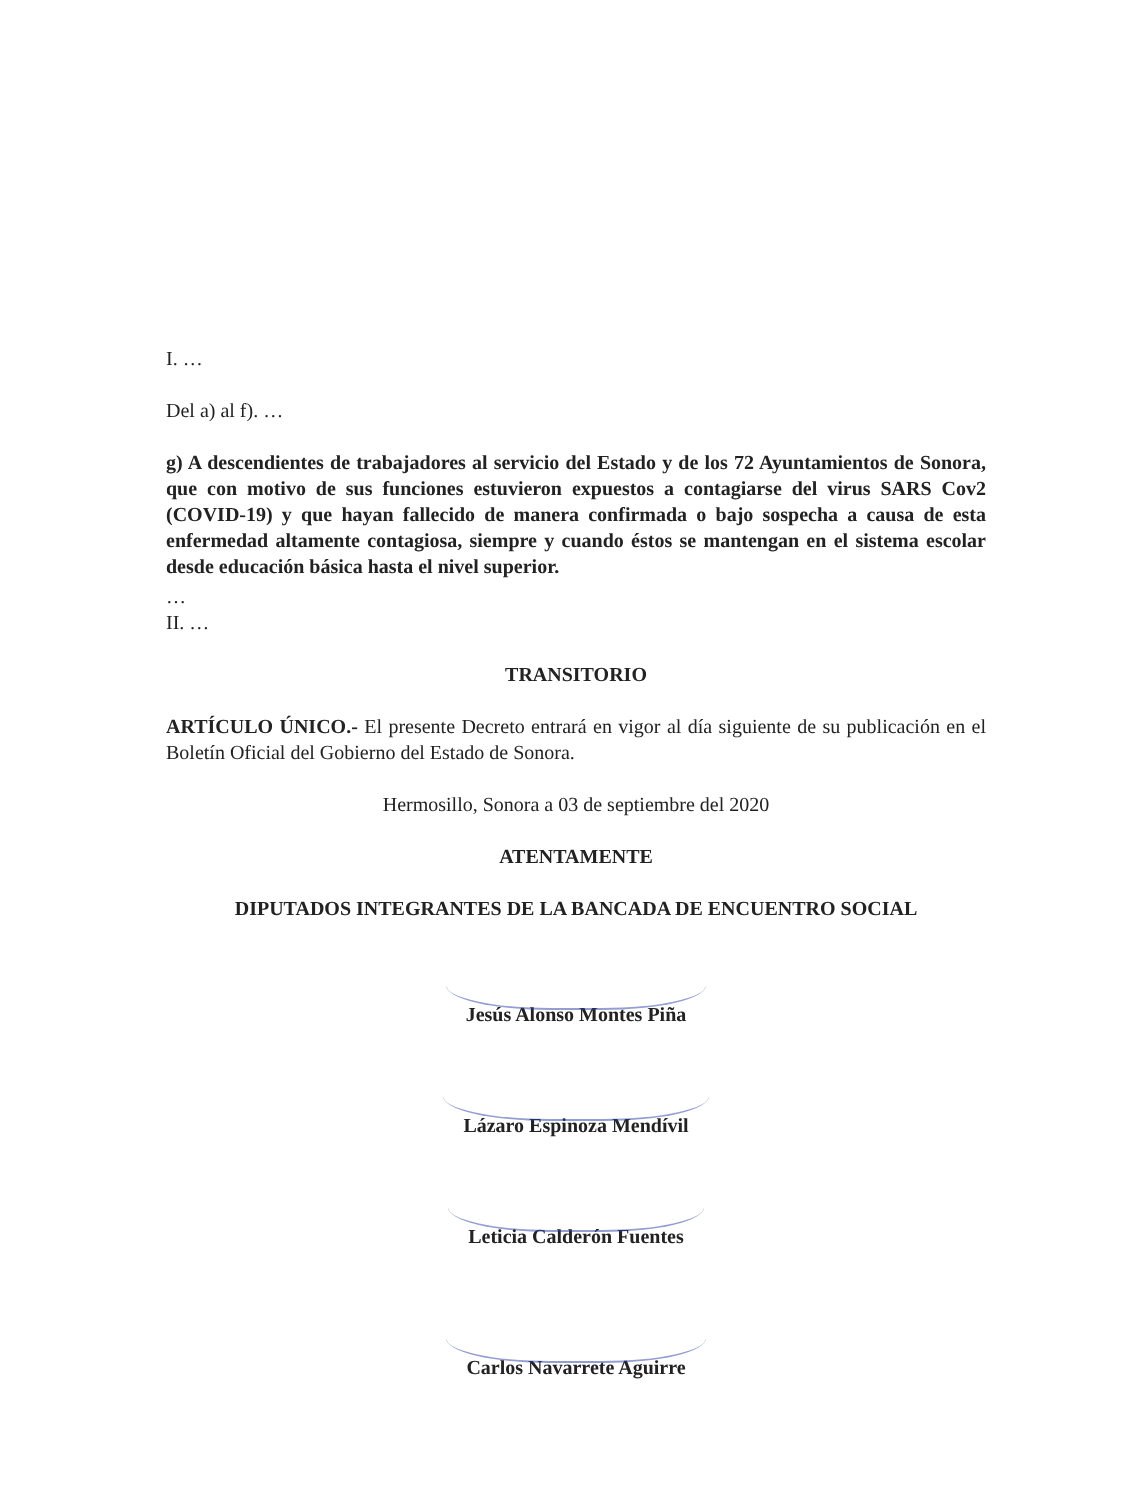I. …
Del a) al f). …
g) A descendientes de trabajadores al servicio del Estado y de los 72 Ayuntamientos de Sonora, que con motivo de sus funciones estuvieron expuestos a contagiarse del virus SARS Cov2 (COVID-19) y que hayan fallecido de manera confirmada o bajo sospecha a causa de esta enfermedad altamente contagiosa, siempre y cuando éstos se mantengan en el sistema escolar desde educación básica hasta el nivel superior.
…
II. …
TRANSITORIO
ARTÍCULO ÚNICO.- El presente Decreto entrará en vigor al día siguiente de su publicación en el Boletín Oficial del Gobierno del Estado de Sonora.
Hermosillo, Sonora a 03 de septiembre del 2020
ATENTAMENTE
DIPUTADOS INTEGRANTES DE LA BANCADA DE ENCUENTRO SOCIAL
Jesús Alonso Montes Piña
Lázaro Espinoza Mendívil
Leticia Calderón Fuentes
Carlos Navarrete Aguirre